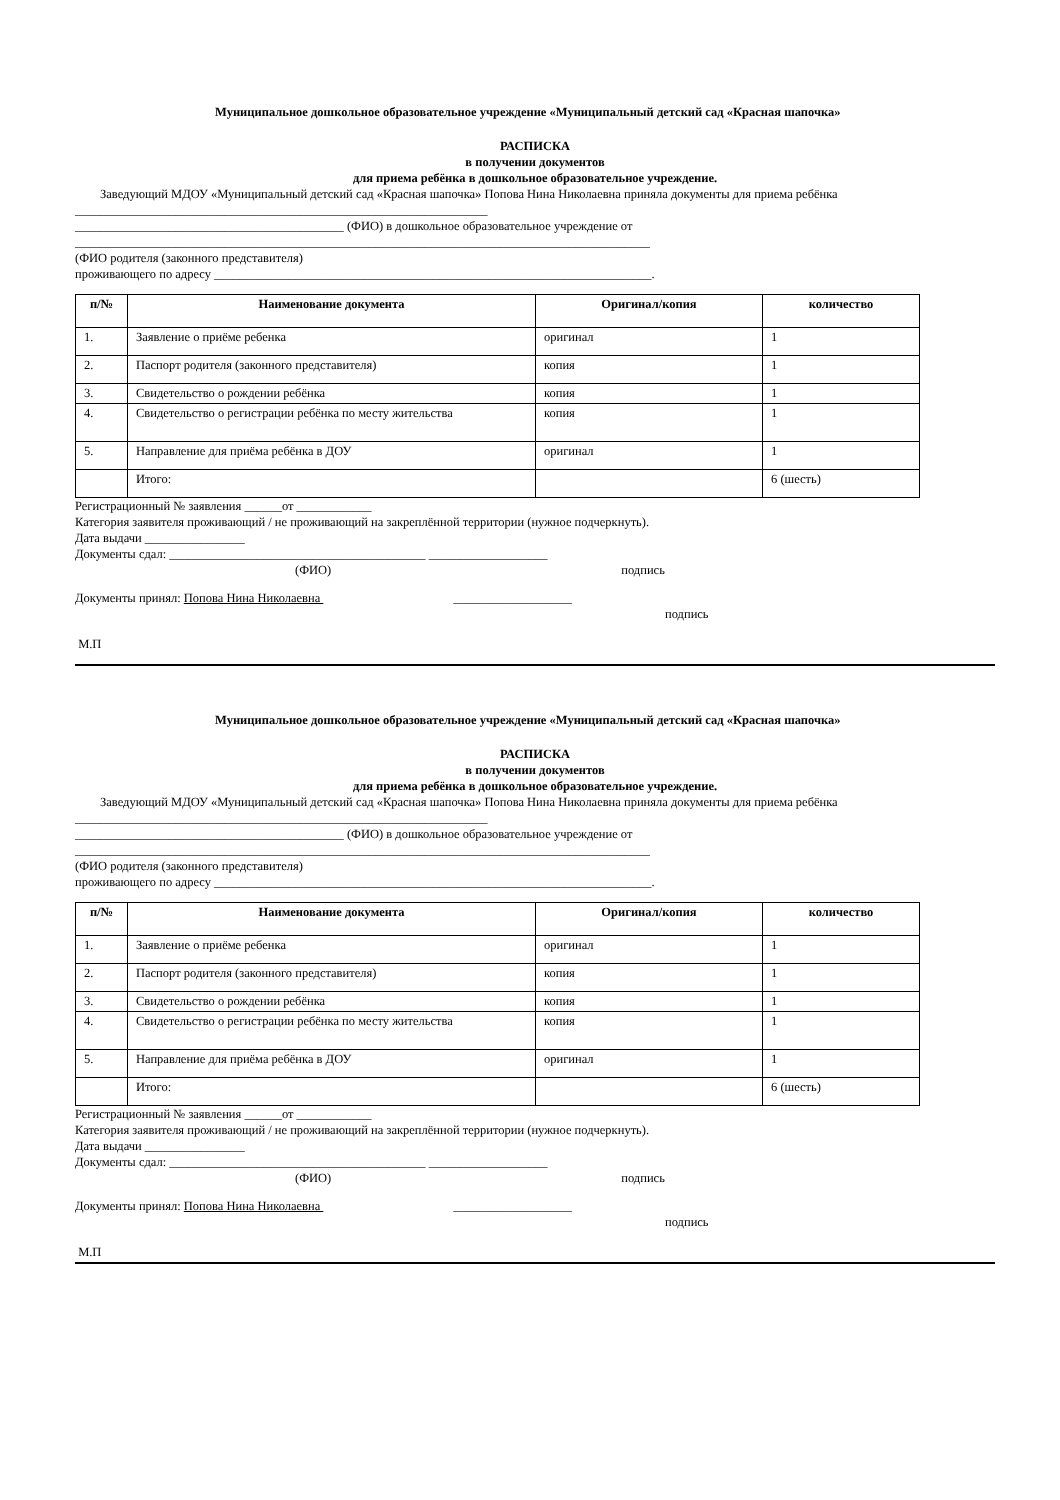Муниципальное дошкольное образовательное учреждение «Муниципальный детский сад «Красная шапочка»
РАСПИСКА
в получении документов
для приема ребёнка в дошкольное образовательное учреждение.
Заведующий МДОУ «Муниципальный детский сад «Красная шапочка» Попова Нина Николаевна приняла документы для приема ребёнка
__________________________________________________________________
___________________________________________ (ФИО) в дошкольное образовательное учреждение от
____________________________________________________________________________________________
(ФИО родителя (законного представителя)
проживающего по адресу ______________________________________________________________________.
| п/№ | Наименование документа | Оригинал/копия | количество |
| --- | --- | --- | --- |
| 1. | Заявление о приёме ребенка | оригинал | 1 |
| 2. | Паспорт родителя (законного представителя) | копия | 1 |
| 3. | Свидетельство о рождении ребёнка | копия | 1 |
| 4. | Свидетельство о регистрации ребёнка по месту жительства | копия | 1 |
| 5. | Направление для приёма ребёнка в ДОУ | оригинал | 1 |
| | Итого: | | 6 (шесть) |
Регистрационный № заявления ______от ____________
Категория заявителя проживающий / не проживающий на закреплённой территории (нужное подчеркнуть).
Дата выдачи ________________
Документы сдал: _________________________________________ ___________________
(ФИО) подпись
Документы принял: Попова Нина Николаевна ___________________
подпись
М.П
Муниципальное дошкольное образовательное учреждение «Муниципальный детский сад «Красная шапочка»
РАСПИСКА
в получении документов
для приема ребёнка в дошкольное образовательное учреждение.
Заведующий МДОУ «Муниципальный детский сад «Красная шапочка» Попова Нина Николаевна приняла документы для приема ребёнка
__________________________________________________________________
___________________________________________ (ФИО) в дошкольное образовательное учреждение от
____________________________________________________________________________________________
(ФИО родителя (законного представителя)
проживающего по адресу ______________________________________________________________________.
| п/№ | Наименование документа | Оригинал/копия | количество |
| --- | --- | --- | --- |
| 1. | Заявление о приёме ребенка | оригинал | 1 |
| 2. | Паспорт родителя (законного представителя) | копия | 1 |
| 3. | Свидетельство о рождении ребёнка | копия | 1 |
| 4. | Свидетельство о регистрации ребёнка по месту жительства | копия | 1 |
| 5. | Направление для приёма ребёнка в ДОУ | оригинал | 1 |
| | Итого: | | 6 (шесть) |
Регистрационный № заявления ______от ____________
Категория заявителя проживающий / не проживающий на закреплённой территории (нужное подчеркнуть).
Дата выдачи ________________
Документы сдал: _________________________________________ ___________________
(ФИО) подпись
Документы принял: Попова Нина Николаевна ___________________
подпись
М.П